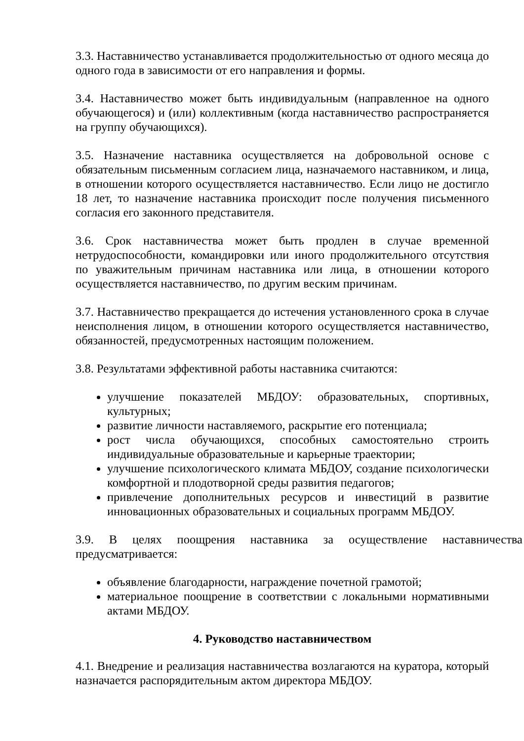3.3. Наставничество устанавливается продолжительностью от одного месяца до одного года в зависимости от его направления и формы.
3.4. Наставничество может быть индивидуальным (направленное на одного обучающегося) и (или) коллективным (когда наставничество распространяется на группу обучающихся).
3.5. Назначение наставника осуществляется на добровольной основе с обязательным письменным согласием лица, назначаемого наставником, и лица, в отношении которого осуществляется наставничество. Если лицо не достигло 18 лет, то назначение наставника происходит после получения письменного согласия его законного представителя.
3.6. Срок наставничества может быть продлен в случае временной нетрудоспособности, командировки или иного продолжительного отсутствия по уважительным причинам наставника или лица, в отношении которого осуществляется наставничество, по другим веским причинам.
3.7. Наставничество прекращается до истечения установленного срока в случае неисполнения лицом, в отношении которого осуществляется наставничество, обязанностей, предусмотренных настоящим положением.
3.8. Результатами эффективной работы наставника считаются:
улучшение показателей МБДОУ: образовательных, спортивных, культурных;
развитие личности наставляемого, раскрытие его потенциала;
рост числа обучающихся, способных самостоятельно строить индивидуальные образовательные и карьерные траектории;
улучшение психологического климата МБДОУ, создание психологически комфортной и плодотворной среды развития педагогов;
привлечение дополнительных ресурсов и инвестиций в развитие инновационных образовательных и социальных программ МБДОУ.
3.9. В целях поощрения наставника за осуществление наставничества предусматривается:
объявление благодарности, награждение почетной грамотой;
материальное поощрение в соответствии с локальными нормативными актами МБДОУ.
4. Руководство наставничеством
4.1. Внедрение и реализация наставничества возлагаются на куратора, который назначается распорядительным актом директора МБДОУ.